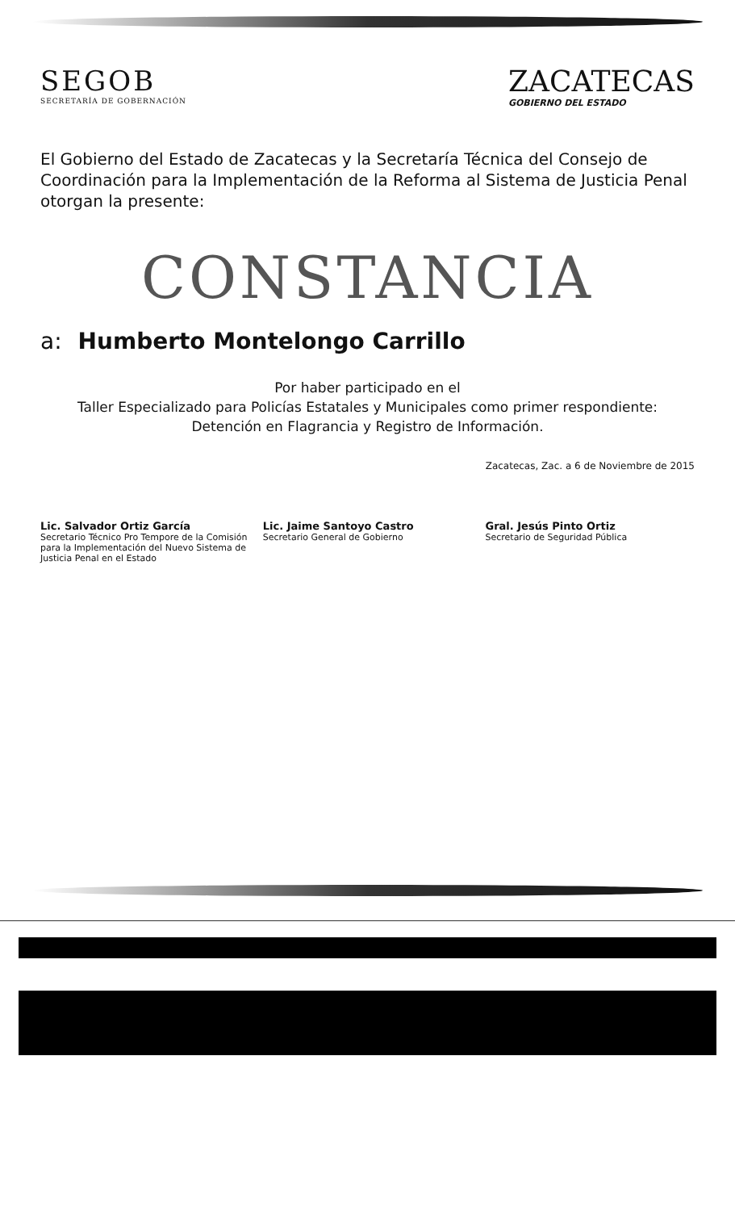SEGOB
SECRETARÍA DE GOBERNACIÓN
ZACATECAS
GOBIERNO DEL ESTADO
El Gobierno del Estado de Zacatecas y la Secretaría Técnica del Consejo de Coordinación para la Implementación de la Reforma al Sistema de Justicia Penal otorgan la presente:
CONSTANCIA
a: Humberto Montelongo Carrillo
Por haber participado en el
Taller Especializado para Policías Estatales y Municipales como primer respondiente:
Detención en Flagrancia y Registro de Información.
Zacatecas, Zac. a 6 de Noviembre de 2015
Lic. Salvador Ortiz García
Secretario Técnico Pro Tempore de la Comisión para la Implementación del Nuevo Sistema de Justicia Penal en el Estado
Lic. Jaime Santoyo Castro
Secretario General de Gobierno
Gral. Jesús Pinto Ortiz
Secretario de Seguridad Pública